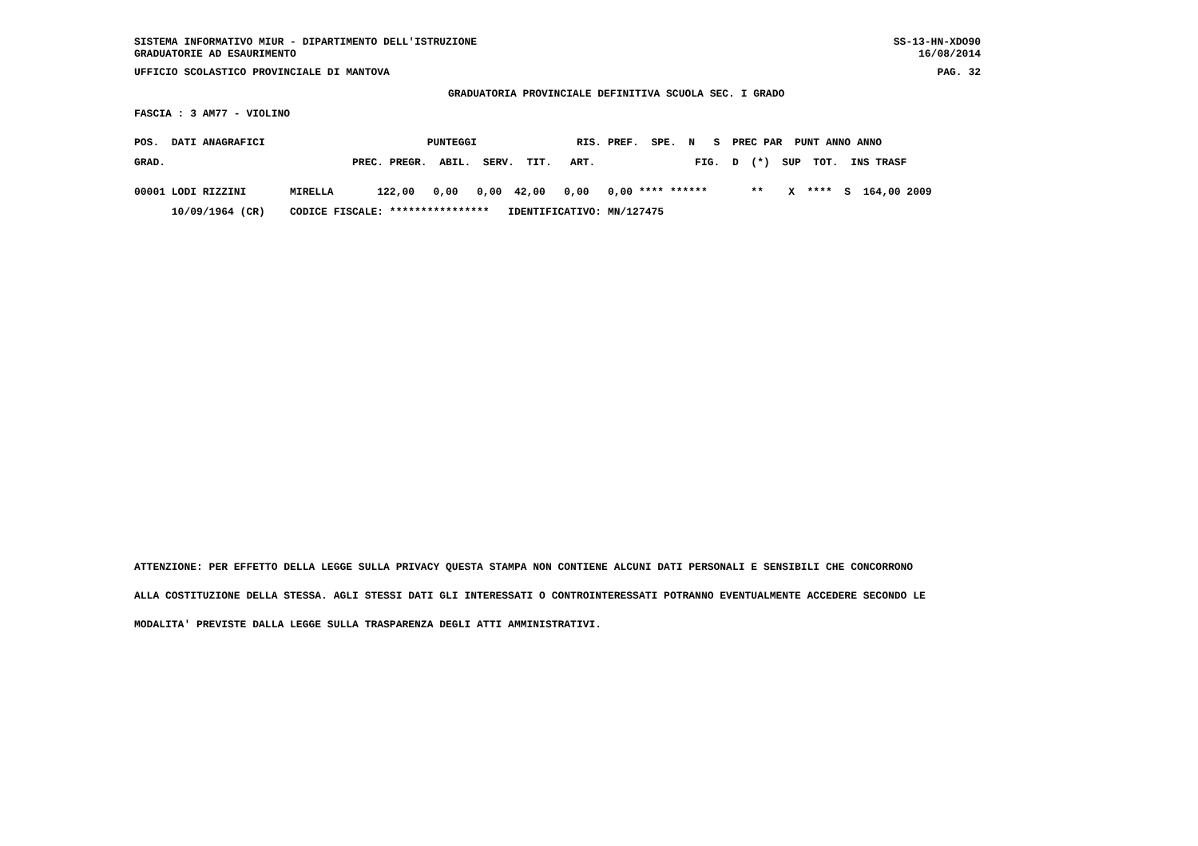SISTEMA INFORMATIVO MIUR - DIPARTIMENTO DELL'ISTRUZIONE
GRADUATORIE AD ESAURIMENTO
SS-13-HN-XDO90
16/08/2014
UFFICIO SCOLASTICO PROVINCIALE DI MANTOVA PAG. 32
GRADUATORIA PROVINCIALE DEFINITIVA SCUOLA SEC. I GRADO
FASCIA : 3 AM77 - VIOLINO
POS.  DATI ANAGRAFICI                          PUNTEGGI                RIS. PREF.  SPE.  N   S  PREC PAR  PUNT ANNO ANNO
GRAD.                              PREC. PREGR.  ABIL.  SERV.  TIT.   ART.                FIG.  D  (*)  SUP  TOT.  INS TRASF
00001 LODI RIZZINI       MIRELLA       122,00   0,00   0,00  42,00   0,00   0,00 **** ******       **    X  ****  S  164,00 2009
      10/09/1964 (CR)    CODICE FISCALE: ****************   IDENTIFICATIVO: MN/127475
ATTENZIONE: PER EFFETTO DELLA LEGGE SULLA PRIVACY QUESTA STAMPA NON CONTIENE ALCUNI DATI PERSONALI E SENSIBILI CHE CONCORRONO
ALLA COSTITUZIONE DELLA STESSA. AGLI STESSI DATI GLI INTERESSATI O CONTROINTERESSATI POTRANNO EVENTUALMENTE ACCEDERE SECONDO LE
MODALITA' PREVISTE DALLA LEGGE SULLA TRASPARENZA DEGLI ATTI AMMINISTRATIVI.